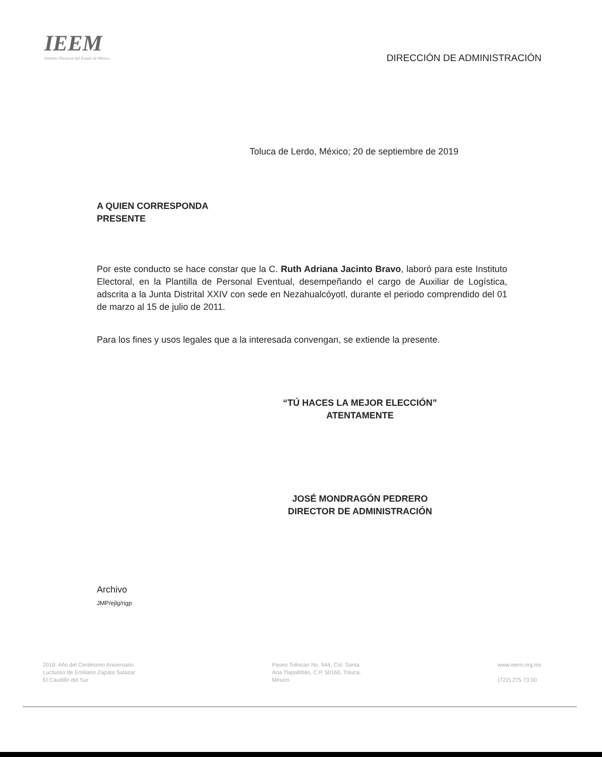IEEM
Instituto Electoral del Estado de México
DIRECCIÓN DE ADMINISTRACIÓN
Toluca de Lerdo, México; 20 de septiembre de 2019
A QUIEN CORRESPONDA
PRESENTE
Por este conducto se hace constar que la C. Ruth Adriana Jacinto Bravo, laboró para este Instituto Electoral, en la Plantilla de Personal Eventual, desempeñando el cargo de Auxiliar de Logística, adscrita a la Junta Distrital XXIV con sede en Nezahualcóyotl, durante el periodo comprendido del 01 de marzo al 15 de julio de 2011.
Para los fines y usos legales que a la interesada convengan, se extiende la presente.
“TÚ HACES LA MEJOR ELECCIÓN”
ATENTAMENTE
JOSÉ MONDRAGÓN PEDRERO
DIRECTOR DE ADMINISTRACIÓN
Archivo
JMP/ejlg/rigp
2019. Año del Centésimo Aniversario
Luctuoso de Emiliano Zapata Salazar
El Caudillo del Sur
Paseo Tollocan No. 944, Col. Santa
Ana Tlapaltitlán, C.P. 50160, Toluca,
México
www.ieem.org.mx
(722) 275 73 00